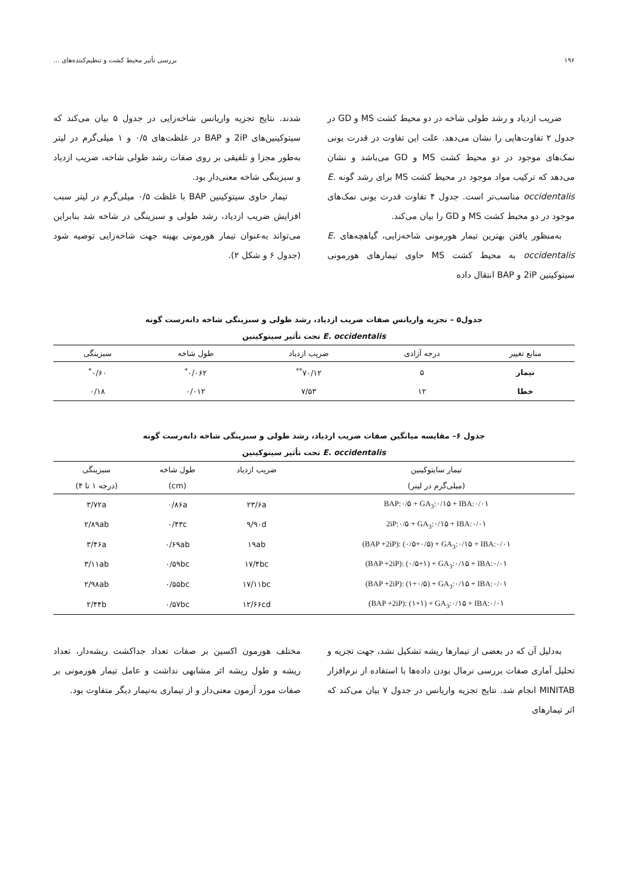۱۹۶ بررسی تأثیر محیط کشت و تنظیم‌کننده‌های ...
ضریب ازدیاد و رشد طولی شاخه در دو محیط کشت MS و GD در جدول ۲ تفاوت‌هایی را نشان می‌دهد. علت این تفاوت در قدرت یونی نمک‌های موجود در دو محیط کشت MS و GD می‌باشد و نشان می‌دهد که ترکیب مواد موجود در محیط کشت MS برای رشد گونه E. occidentalis مناسب‌تر است. جدول ۴ تفاوت قدرت یونی نمک‌های موجود در دو محیط کشت MS و GD را بیان می‌کند.
به‌منظور یافتن بهترین تیمار هورمونی شاخه‌زایی، گیاهچه‌های E. occidentalis به محیط کشت MS حاوی تیمارهای هورمونی سیتوکینین 2iP و BAP انتقال داده
شدند. نتایج تجزیه واریانس شاخه‌زایی در جدول ۵ بیان می‌کند که سیتوکینین‌های 2iP و BAP در غلظت‌های ۰/۵ و ۱ میلی‌گرم در لیتر به‌طور مجزا و تلفیقی بر روی صفات رشد طولی شاخه، ضریب ازدیاد و سبزینگی شاخه معنی‌دار بود.
تیمار حاوی سیتوکینین BAP با غلظت ۰/۵ میلی‌گرم در لیتر سبب افزایش ضریب ازدیاد، رشد طولی و سبزینگی در شاخه شد بنابراین می‌تواند به‌عنوان تیمار هورمونی بهینه جهت شاخه‌زایی توصیه شود (جدول ۶ و شکل ۲).
جدول۵ – تجزیه واریانس صفات ضریب ازدیاد، رشد طولی و سبزینگی شاخه دانه‌رست گونه
E. occidentalis تحت تأثیر سیتوکینین
| منابع تغییر | درجه آزادی | ضریب ازدیاد | طول شاخه | سبزینگی |
| --- | --- | --- | --- | --- |
| تیمار | ۵ | ۷۰/۱۲<sup>**</sup> | ۰/۰۶۲<sup>*</sup> | ۰/۶۰<sup>*</sup> |
| خطا | ۱۲ | ۷/۵۳ | ۰/۰۱۲ | ۰/۱۸ |
جدول ۶– مقایسه میانگین صفات ضریب ازدیاد، رشد طولی و سبزینگی شاخه دانه‌رست گونه
E. occidentalis تحت تأثیر سیتوکینین
| تیمار سایتوکینین | ضریب ازدیاد | طول شاخه | سبزینگی |
| --- | --- | --- | --- |
| (میلی‌گرم در لیتر) | | (cm) | (درجه ۱ تا ۴) |
| BAP:۰/۵ + GA<sub>3</sub>:۰/۱۵ + IBA:۰/۰۱ | ۲۳/۶a | ۰/۸۶a | ۳/۷۲a |
| 2iP:۰/۵ + GA<sub>3</sub>:۰/۱۵ + IBA:۰/۰۱ | ۹/۹۰d | ۰/۴۳c | ۲/۸۹ab |
| (BAP +2iP): (۰/۵+۰/۵) + GA<sub>3</sub>:۰/۱۵ + IBA:۰/۰۱ | ۱۹ab | ۰/۶۹ab | ۳/۴۶a |
| (BAP +2iP): (۰/۵+۱) + GA<sub>3</sub>:۰/۱۵ + IBA:۰/۰۱ | ۱۷/۴bc | ۰/۵۹bc | ۳/۱۱ab |
| (BAP +2iP): (۱+۰/۵) + GA<sub>3</sub>:۰/۱۵ + IBA:۰/۰۱ | ۱۷/۱۱bc | ۰/۵۵bc | ۲/۹۸ab |
| (BAP +2iP): (۱+۱) + GA<sub>3</sub>:۰/۱۵ + IBA:۰/۰۱ | ۱۲/۶۶cd | ۰/۵۷bc | ۲/۴۴b |
به‌دلیل آن که در بعضی از تیمارها ریشه تشکیل نشد، جهت تجزیه و تحلیل آماری صفات بررسی نرمال بودن داده‌ها با استفاده از نرم‌افزار MINITAB انجام شد. نتایج تجزیه واریانس در جدول ۷ بیان می‌کند که اثر تیمارهای
مختلف هورمون اکسین بر صفات تعداد جداکشت ریشه‌دار، تعداد ریشه و طول ریشه اثر مشابهی نداشت و عامل تیمار هورمونی بر صفات مورد آزمون معنی‌دار و از تیماری به‌تیمار دیگر متفاوت بود.